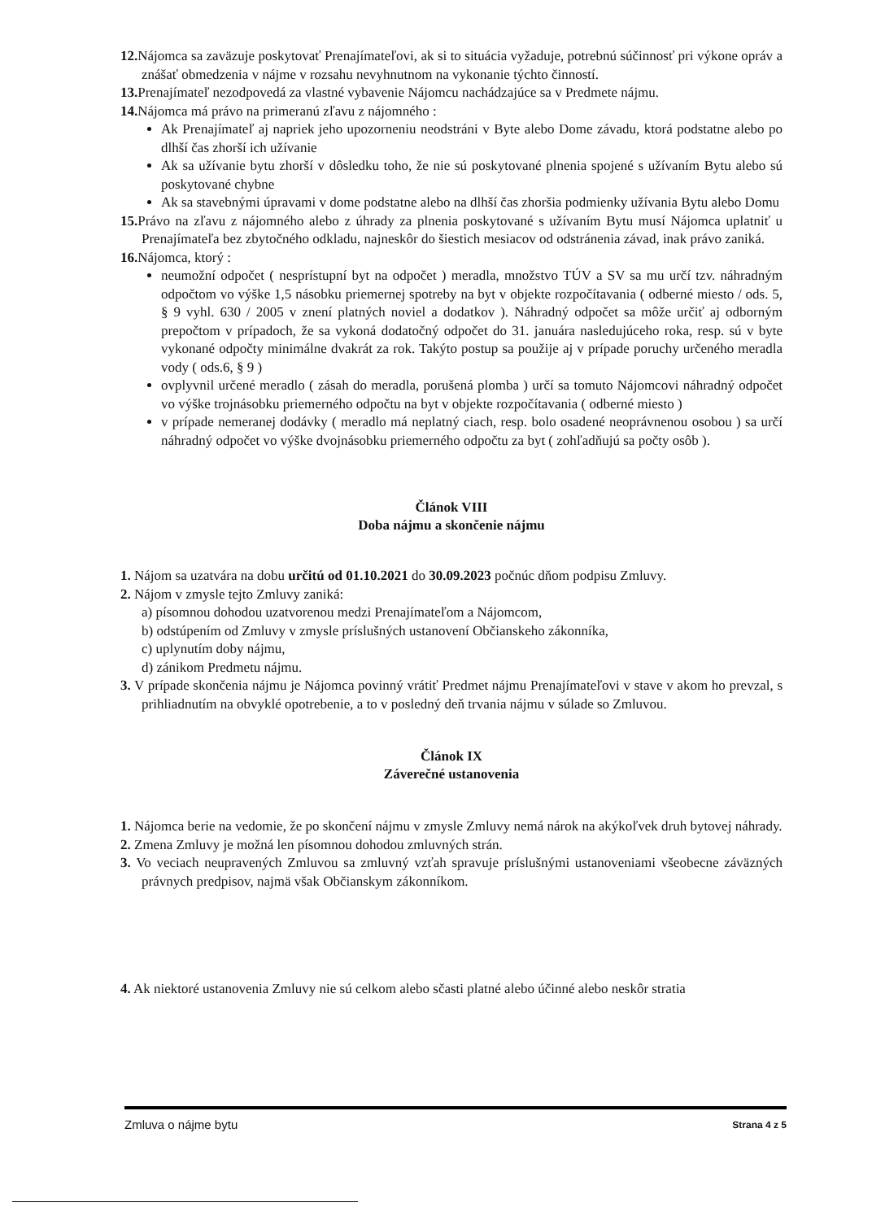12. Nájomca sa zaväzuje poskytovať Prenajímateľovi, ak si to situácia vyžaduje, potrebnú súčinnosť pri výkone opráv a znášať obmedzenia v nájme v rozsahu nevyhnutnom na vykonanie týchto činností.
13. Prenajímateľ nezodpovedá za vlastné vybavenie Nájomcu nachádzajúce sa v Predmete nájmu.
14. Nájomca má právo na primeranú zľavu z nájomného :
Ak Prenajímateľ aj napriek jeho upozorneniu neodstráni v Byte alebo Dome závadu, ktorá podstatne alebo po dlhší čas zhorší ich užívanie
Ak sa užívanie bytu zhorší v dôsledku toho, že nie sú poskytované plnenia spojené s užívaním Bytu alebo sú poskytované chybne
Ak sa stavebnými úpravami v dome podstatne alebo na dlhší čas zhoršia podmienky užívania Bytu alebo Domu
15. Právo na zľavu z nájomného alebo z úhrady za plnenia poskytované s užívaním Bytu musí Nájomca uplatniť u Prenajímateľa bez zbytočného odkladu, najneskôr do šiestich mesiacov od odstránenia závad, inak právo zaniká.
16. Nájomca, ktorý :
neumožní odpočet ( nesprístupní byt na odpočet ) meradla, množstvo TÚV a SV sa mu určí tzv. náhradným odpočtom vo výške 1,5 násobku priemernej spotreby na byt v objekte rozpočítavania ( odberné miesto / ods. 5, § 9 vyhl. 630 / 2005 v znení platných noviel a dodatkov ). Náhradný odpočet sa môže určiť aj odborným prepočtom v prípadoch, že sa vykoná dodatočný odpočet do 31. januára nasledujúceho roka, resp. sú v byte vykonané odpočty minimálne dvakrát za rok. Takýto postup sa použije aj v prípade poruchy určeného meradla vody ( ods.6, § 9 )
ovplyvnil určené meradlo ( zásah do meradla, porušená plomba ) určí sa tomuto Nájomcovi náhradný odpočet vo výške trojnásobku priemerného odpočtu na byt v objekte rozpočítavania ( odberné miesto )
v prípade nemeranej dodávky ( meradlo má neplatný ciach, resp. bolo osadené neoprávnenou osobou ) sa určí náhradný odpočet vo výške dvojnásobku priemerného odpočtu za byt ( zohľadňujú sa počty osôb ).
Článok VIII
Doba nájmu a skončenie nájmu
1. Nájom sa uzatvára na dobu určitú od 01.10.2021 do 30.09.2023 počnúc dňom podpisu Zmluvy.
2. Nájom v zmysle tejto Zmluvy zaniká:
a) písomnou dohodou uzatvorenou medzi Prenajímateľom a Nájomcom,
b) odstúpením od Zmluvy v zmysle príslušných ustanovení Občianskeho zákonníka,
c) uplynutím doby nájmu,
d) zánikom Predmetu nájmu.
3. V prípade skončenia nájmu je Nájomca povinný vrátiť Predmet nájmu Prenajímateľovi v stave v akom ho prevzal, s prihliadnutím na obvyklé opotrebenie, a to v posledný deň trvania nájmu v súlade so Zmluvou.
Článok IX
Záverečné ustanovenia
1. Nájomca berie na vedomie, že po skončení nájmu v zmysle Zmluvy nemá nárok na akýkoľvek druh bytovej náhrady.
2. Zmena Zmluvy je možná len písomnou dohodou zmluvných strán.
3. Vo veciach neupravených Zmluvou sa zmluvný vzťah spravuje príslušnými ustanoveniami všeobecne záväzných právnych predpisov, najmä však Občianskym zákonníkom.
4. Ak niektoré ustanovenia Zmluvy nie sú celkom alebo sčasti platné alebo účinné alebo neskôr stratia
Zmluva o nájme bytu Strana 4 z 5